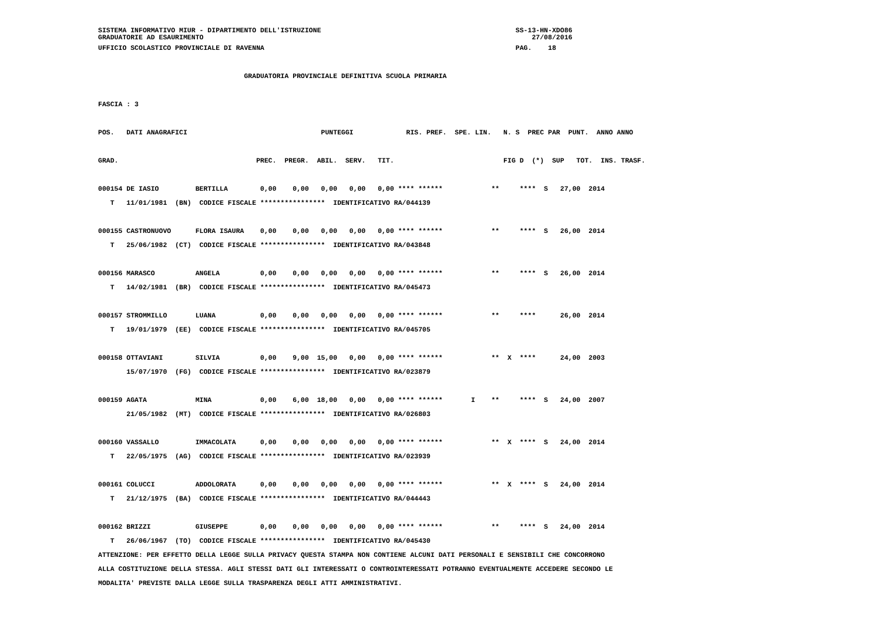SISTEMA INFORMATIVO MIUR - DIPARTIMENTO DELL'ISTRUZIONE                                                SS-13-HN-XDO86
GRADUATORIE AD ESAURIMENTO                                                                                 27/08/2016
UFFICIO SCOLASTICO PROVINCIALE DI RAVENNA                                                              PAG.    18

                                    GRADUATORIA PROVINCIALE DEFINITIVA SCUOLA PRIMARIA

FASCIA : 3

POS.   DATI ANAGRAFICI                                 PUNTEGGI             RIS. PREF.  SPE. LIN.   N. S  PREC PAR  PUNT.  ANNO ANNO

GRAD.                                  PREC.  PREGR.  ABIL.  SERV.   TIT.                           FIG D  (*)  SUP   TOT.  INS. TRASF.

000154 DE IASIO         BERTILLA        0,00    0,00   0,00   0,00   0,00 **** ******            **     ****  S   27,00  2014
   T   11/01/1981  (BN)  CODICE FISCALE ****************  IDENTIFICATIVO RA/044139

000155 CASTRONUOVO      FLORA ISAURA    0,00    0,00   0,00   0,00   0,00 **** ******            **     ****  S   26,00  2014
   T   25/06/1982  (CT)  CODICE FISCALE ****************  IDENTIFICATIVO RA/043848

000156 MARASCO          ANGELA          0,00    0,00   0,00   0,00   0,00 **** ******            **     ****  S   26,00  2014
   T   14/02/1981  (BR)  CODICE FISCALE ****************  IDENTIFICATIVO RA/045473

000157 STROMMILLO       LUANA           0,00    0,00   0,00   0,00   0,00 **** ******            **     ****      26,00  2014
   T   19/01/1979  (EE)  CODICE FISCALE ****************  IDENTIFICATIVO RA/045705

000158 OTTAVIANI        SILVIA          0,00    9,00  15,00   0,00   0,00 **** ******            **  X  ****      24,00  2003
       15/07/1970  (FG)  CODICE FISCALE ****************  IDENTIFICATIVO RA/023879

000159 AGATA            MINA            0,00    6,00  18,00   0,00   0,00 **** ******       I    **     ****  S   24,00  2007
       21/05/1982  (MT)  CODICE FISCALE ****************  IDENTIFICATIVO RA/026803

000160 VASSALLO         IMMACOLATA      0,00    0,00   0,00   0,00   0,00 **** ******            **  X  ****  S   24,00  2014
   T   22/05/1975  (AG)  CODICE FISCALE ****************  IDENTIFICATIVO RA/023939

000161 COLUCCI          ADDOLORATA      0,00    0,00   0,00   0,00   0,00 **** ******            **  X  ****  S   24,00  2014
   T   21/12/1975  (BA)  CODICE FISCALE ****************  IDENTIFICATIVO RA/044443

000162 BRIZZI           GIUSEPPE        0,00    0,00   0,00   0,00   0,00 **** ******            **     ****  S   24,00  2014
   T   26/06/1967  (TO)  CODICE FISCALE ****************  IDENTIFICATIVO RA/045430
ATTENZIONE: PER EFFETTO DELLA LEGGE SULLA PRIVACY QUESTA STAMPA NON CONTIENE ALCUNI DATI PERSONALI E SENSIBILI CHE CONCORRONO
ALLA COSTITUZIONE DELLA STESSA. AGLI STESSI DATI GLI INTERESSATI O CONTROINTERESSATI POTRANNO EVENTUALMENTE ACCEDERE SECONDO LE
MODALITA' PREVISTE DALLA LEGGE SULLA TRASPARENZA DEGLI ATTI AMMINISTRATIVI.